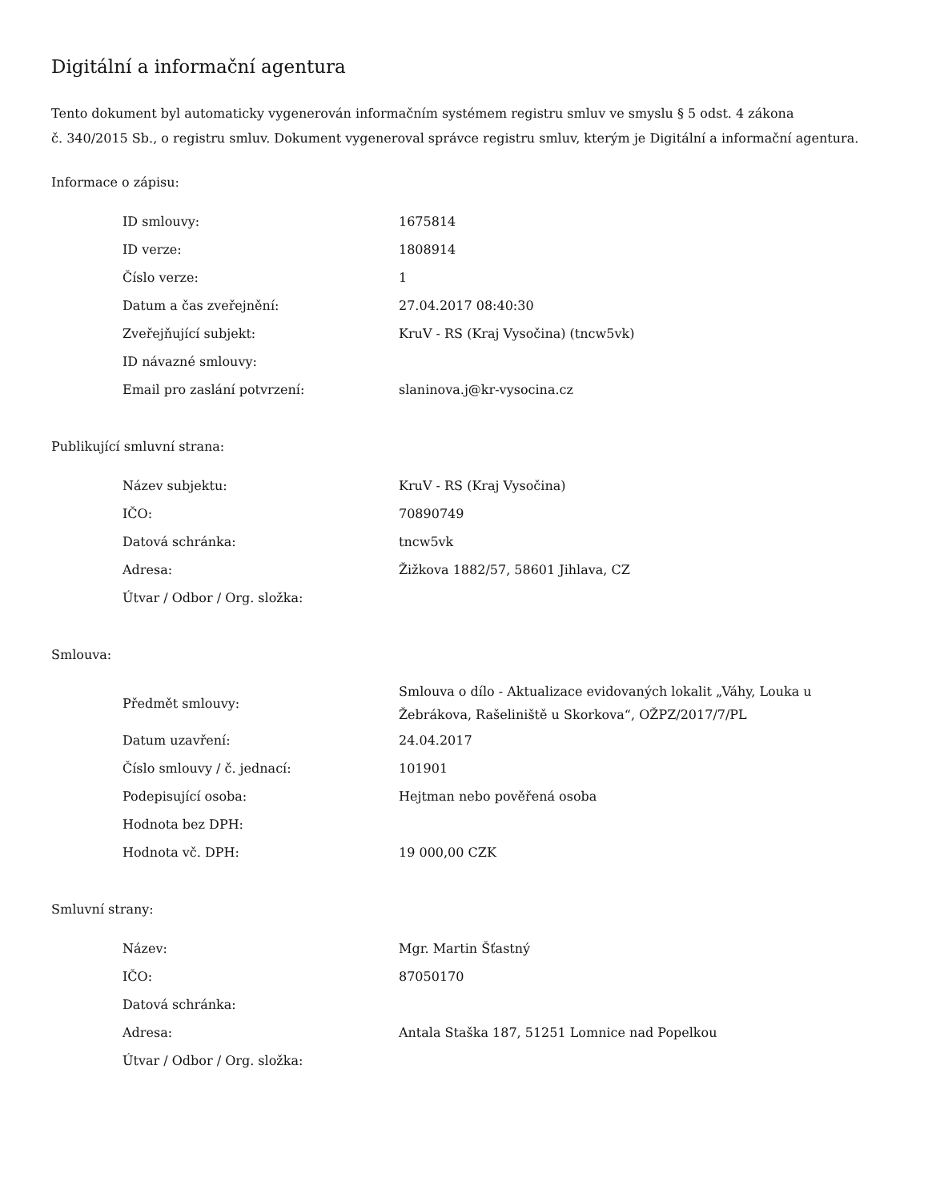Digitální a informační agentura
Tento dokument byl automaticky vygenerován informačním systémem registru smluv ve smyslu § 5 odst. 4 zákona
č. 340/2015 Sb., o registru smluv. Dokument vygeneroval správce registru smluv, kterým je Digitální a informační agentura.
Informace o zápisu:
| ID smlouvy: | 1675814 |
| ID verze: | 1808914 |
| Číslo verze: | 1 |
| Datum a čas zveřejnění: | 27.04.2017 08:40:30 |
| Zveřejňující subjekt: | KruV - RS (Kraj Vysočina) (tncw5vk) |
| ID návazné smlouvy: | |
| Email pro zaslání potvrzení: | slaninova.j@kr-vysocina.cz |
Publikující smluvní strana:
| Název subjektu: | KruV - RS (Kraj Vysočina) |
| IČO: | 70890749 |
| Datová schránka: | tncw5vk |
| Adresa: | Žižkova 1882/57, 58601 Jihlava, CZ |
| Útvar / Odbor / Org. složka: | |
Smlouva:
| Předmět smlouvy: | Smlouva o dílo - Aktualizace evidovaných lokalit „Váhy, Louka u Žebrákova, Rašeliniště u Skorkova“, OŽPZ/2017/7/PL |
| Datum uzavření: | 24.04.2017 |
| Číslo smlouvy / č. jednací: | 101901 |
| Podepisující osoba: | Hejtman nebo pověřená osoba |
| Hodnota bez DPH: | |
| Hodnota vč. DPH: | 19 000,00 CZK |
Smluvní strany:
| Název: | Mgr. Martin Šťastný |
| IČO: | 87050170 |
| Datová schránka: | |
| Adresa: | Antala Staška 187, 51251 Lomnice nad Popelkou |
| Útvar / Odbor / Org. složka: | |